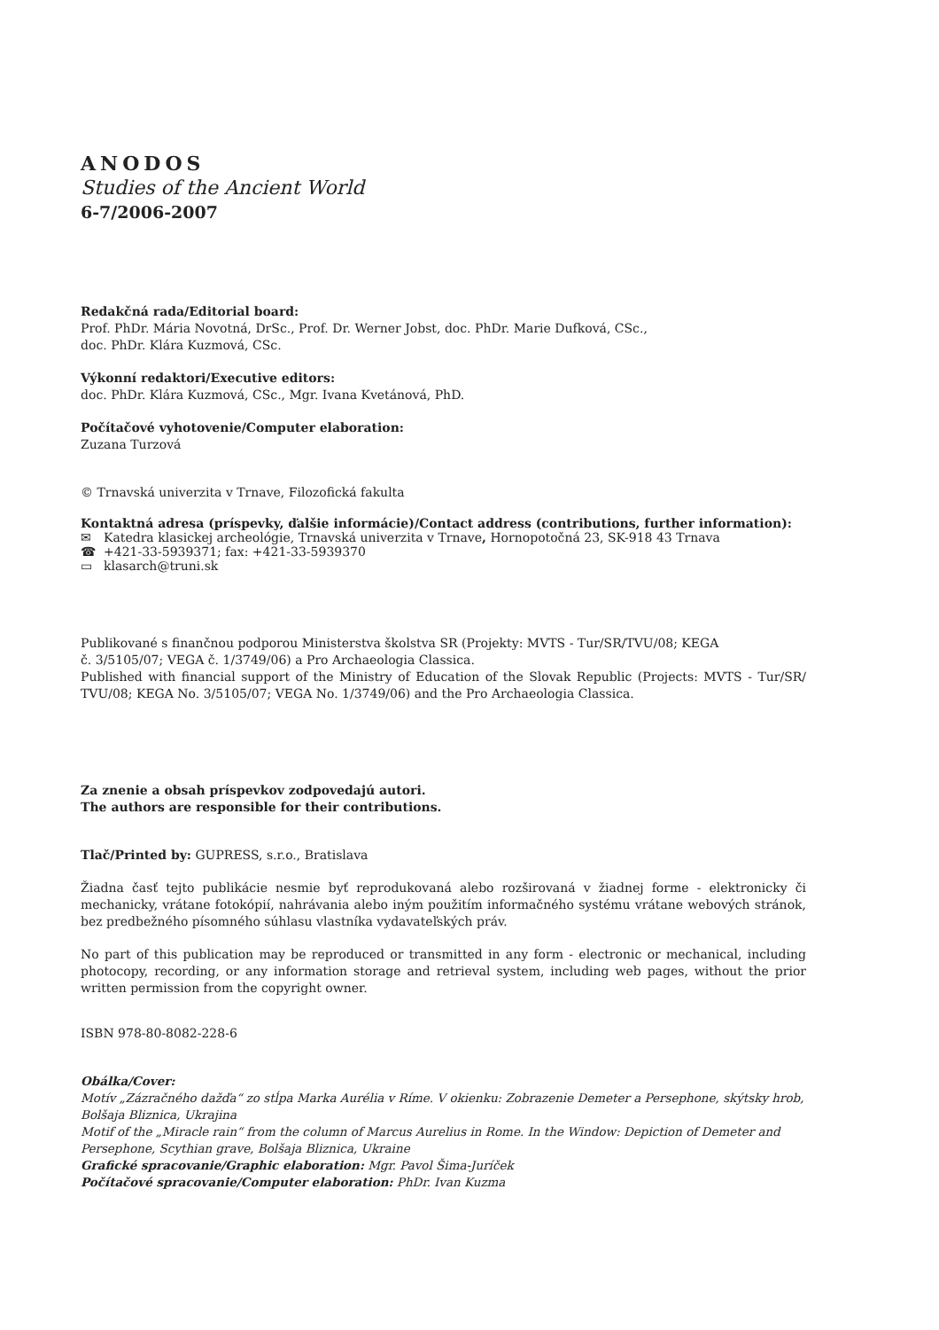ANODOS
Studies of the Ancient World
6-7/2006-2007
Redakčná rada/Editorial board:
Prof. PhDr. Mária Novotná, DrSc., Prof. Dr. Werner Jobst, doc. PhDr. Marie Dufková, CSc.,
doc. PhDr. Klára Kuzmová, CSc.
Výkonní redaktori/Executive editors:
doc. PhDr. Klára Kuzmová, CSc., Mgr. Ivana Kvetánová, PhD.
Počítačové vyhotovenie/Computer elaboration:
Zuzana Turzová
© Trnavská univerzita v Trnave, Filozofická fakulta
Kontaktná adresa (príspevky, ďalšie informácie)/Contact address (contributions, further information):
✉ Katedra klasickej archeológie, Trnavská univerzita v Trnave, Hornopotočná 23, SK-918 43 Trnava
☎ +421-33-5939371; fax: +421-33-5939370
▭ klasarch@truni.sk
Publikované s finančnou podporou Ministerstva školstva SR (Projekty: MVTS - Tur/SR/TVU/08; KEGA
č. 3/5105/07; VEGA č. 1/3749/06) a Pro Archaeologia Classica.
Published with financial support of the Ministry of Education of the Slovak Republic (Projects: MVTS - Tur/SR/ TVU/08; KEGA No. 3/5105/07; VEGA No. 1/3749/06) and the Pro Archaeologia Classica.
Za znenie a obsah príspevkov zodpovedajú autori.
The authors are responsible for their contributions.
Tlač/Printed by: GUPRESS, s.r.o., Bratislava
Žiadna časť tejto publikácie nesmie byť reprodukovaná alebo rozširovaná v žiadnej forme - elektronicky či mechanicky, vrátane fotokópií, nahrávania alebo iným použitím informačného systému vrátane webových stránok, bez predbežného písomného súhlasu vlastníka vydavateľských práv.
No part of this publication may be reproduced or transmitted in any form - electronic or mechanical, including photocopy, recording, or any information storage and retrieval system, including web pages, without the prior written permission from the copyright owner.
ISBN 978-80-8082-228-6
Obálka/Cover:
Motív „Zázračného dažďa“ zo stĺpa Marka Aurélia v Ríme. V okienku: Zobrazenie Demeter a Persephone, skýtsky hrob, Bolšaja Bliznica, Ukrajina
Motif of the „Miracle rain“ from the column of Marcus Aurelius in Rome. In the Window: Depiction of Demeter and Persephone, Scythian grave, Bolšaja Bliznica, Ukraine
Grafické spracovanie/Graphic elaboration: Mgr. Pavol Šima-Juríček
Počítačové spracovanie/Computer elaboration: PhDr. Ivan Kuzma